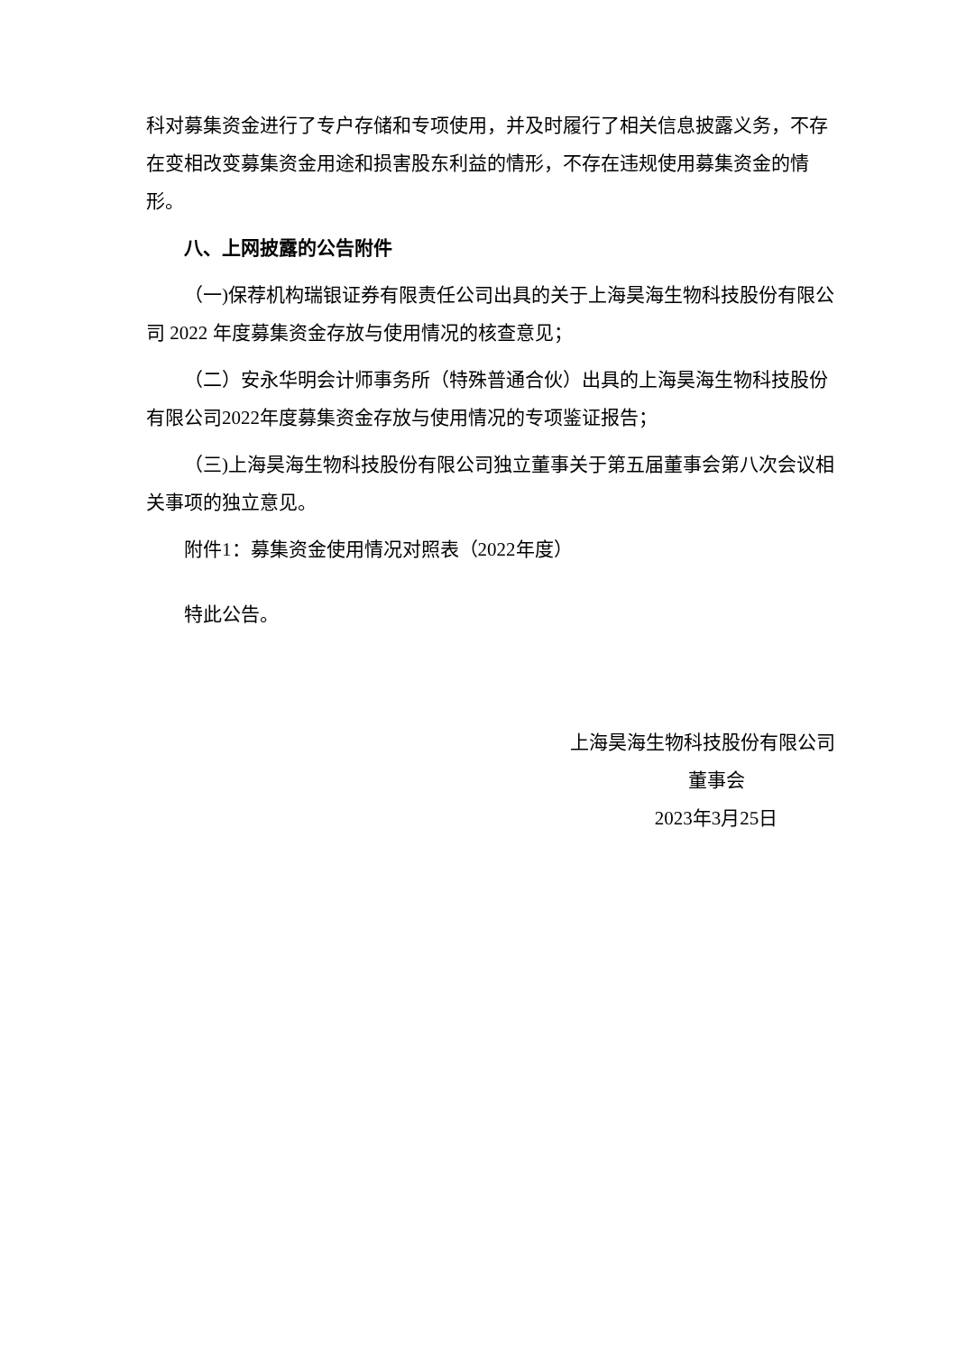科对募集资金进行了专户存储和专项使用，并及时履行了相关信息披露义务，不存在变相改变募集资金用途和损害股东利益的情形，不存在违规使用募集资金的情形。
八、上网披露的公告附件
（一)保荐机构瑞银证券有限责任公司出具的关于上海昊海生物科技股份有限公司 2022 年度募集资金存放与使用情况的核查意见；
（二）安永华明会计师事务所（特殊普通合伙）出具的上海昊海生物科技股份有限公司2022年度募集资金存放与使用情况的专项鉴证报告；
（三)上海昊海生物科技股份有限公司独立董事关于第五届董事会第八次会议相关事项的独立意见。
附件1：募集资金使用情况对照表（2022年度）
特此公告。
上海昊海生物科技股份有限公司
董事会
2023年3月25日